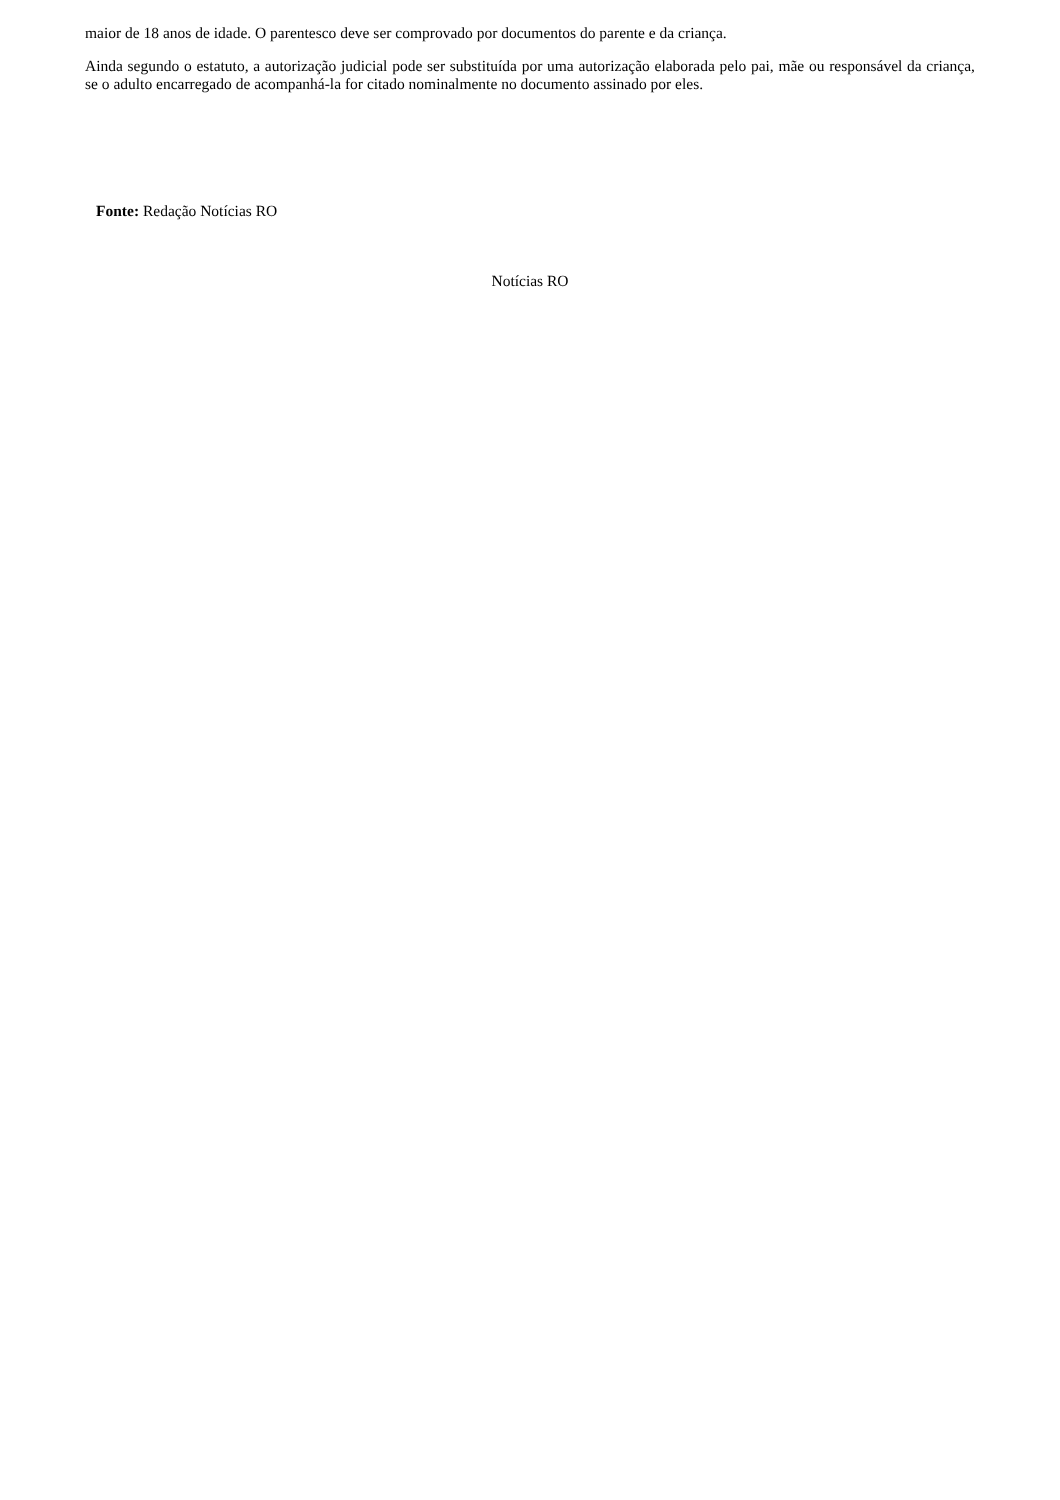maior de 18 anos de idade. O parentesco deve ser comprovado por documentos do parente e da criança.
Ainda segundo o estatuto, a autorização judicial pode ser substituída por uma autorização elaborada pelo pai, mãe ou responsável da criança, se o adulto encarregado de acompanhá-la for citado nominalmente no documento assinado por eles.
Fonte: Redação Notícias RO
Notícias RO